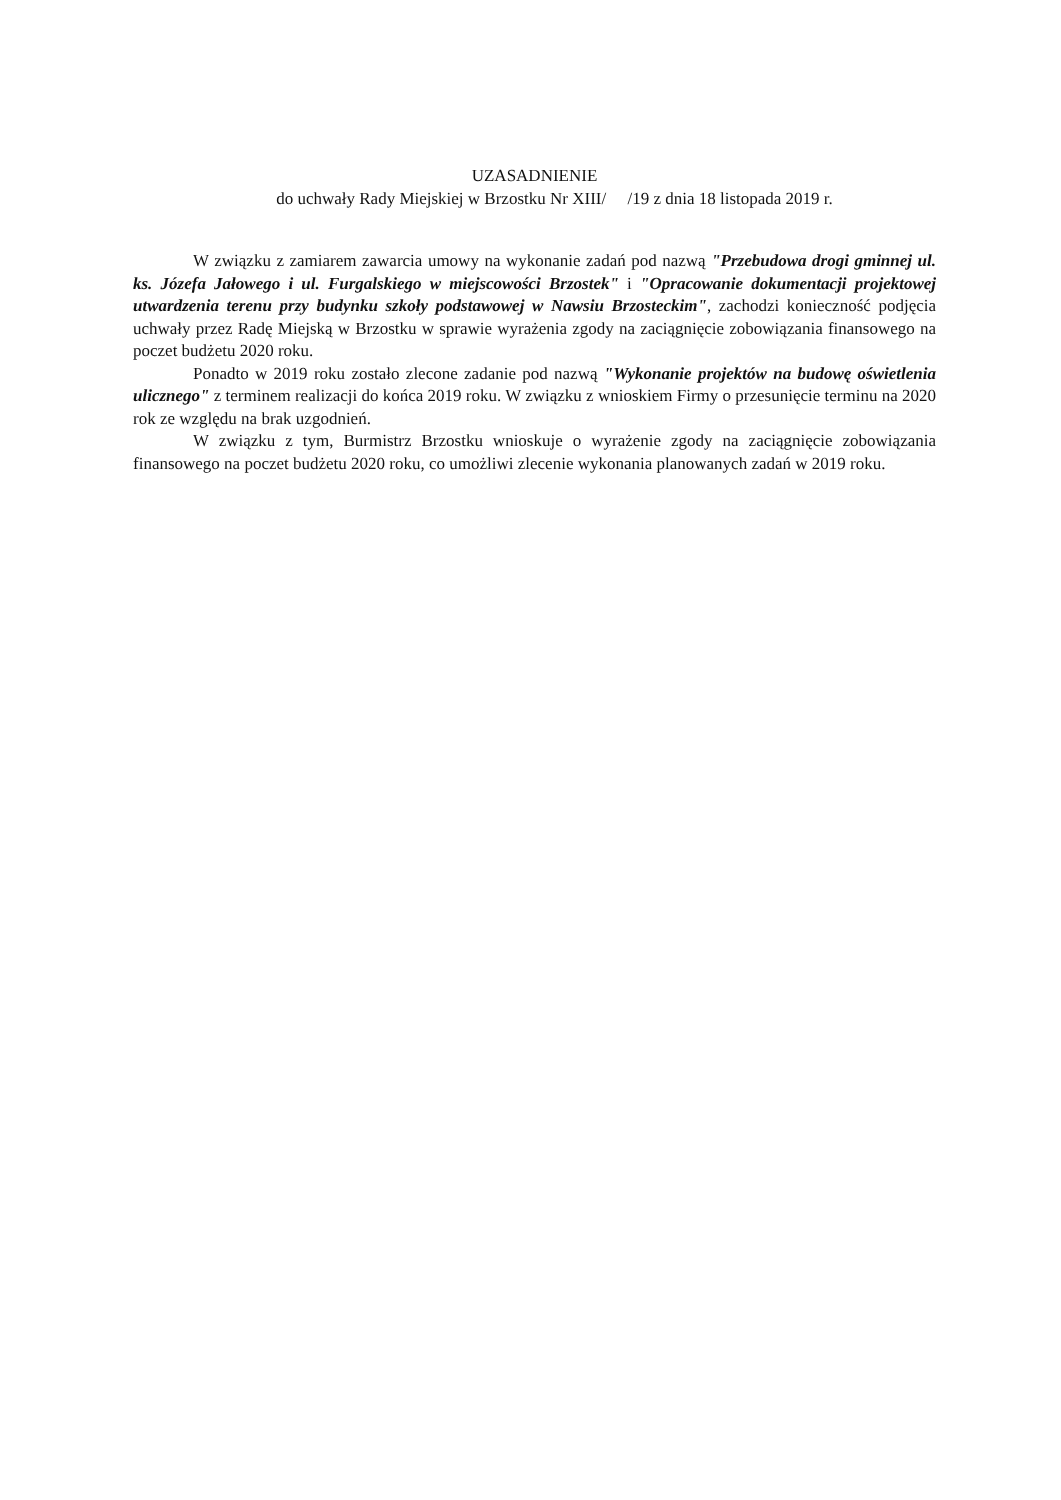UZASADNIENIE
do uchwały Rady Miejskiej w Brzostku Nr XIII/ /19 z dnia 18 listopada 2019 r.
W związku z zamiarem zawarcia umowy na wykonanie zadań pod nazwą "Przebudowa drogi gminnej ul. ks. Józefa Jałowego i ul. Furgalskiego w miejscowości Brzostek" i "Opracowanie dokumentacji projektowej utwardzenia terenu przy budynku szkoły podstawowej w Nawsiu Brzosteckim", zachodzi konieczność podjęcia uchwały przez Radę Miejską w Brzostku w sprawie wyrażenia zgody na zaciągnięcie zobowiązania finansowego na poczet budżetu 2020 roku.
Ponadto w 2019 roku zostało zlecone zadanie pod nazwą "Wykonanie projektów na budowę oświetlenia ulicznego" z terminem realizacji do końca 2019 roku. W związku z wnioskiem Firmy o przesunięcie terminu na 2020 rok ze względu na brak uzgodnień.
W związku z tym, Burmistrz Brzostku wnioskuje o wyrażenie zgody na zaciągnięcie zobowiązania finansowego na poczet budżetu 2020 roku, co umożliwi zlecenie wykonania planowanych zadań w 2019 roku.